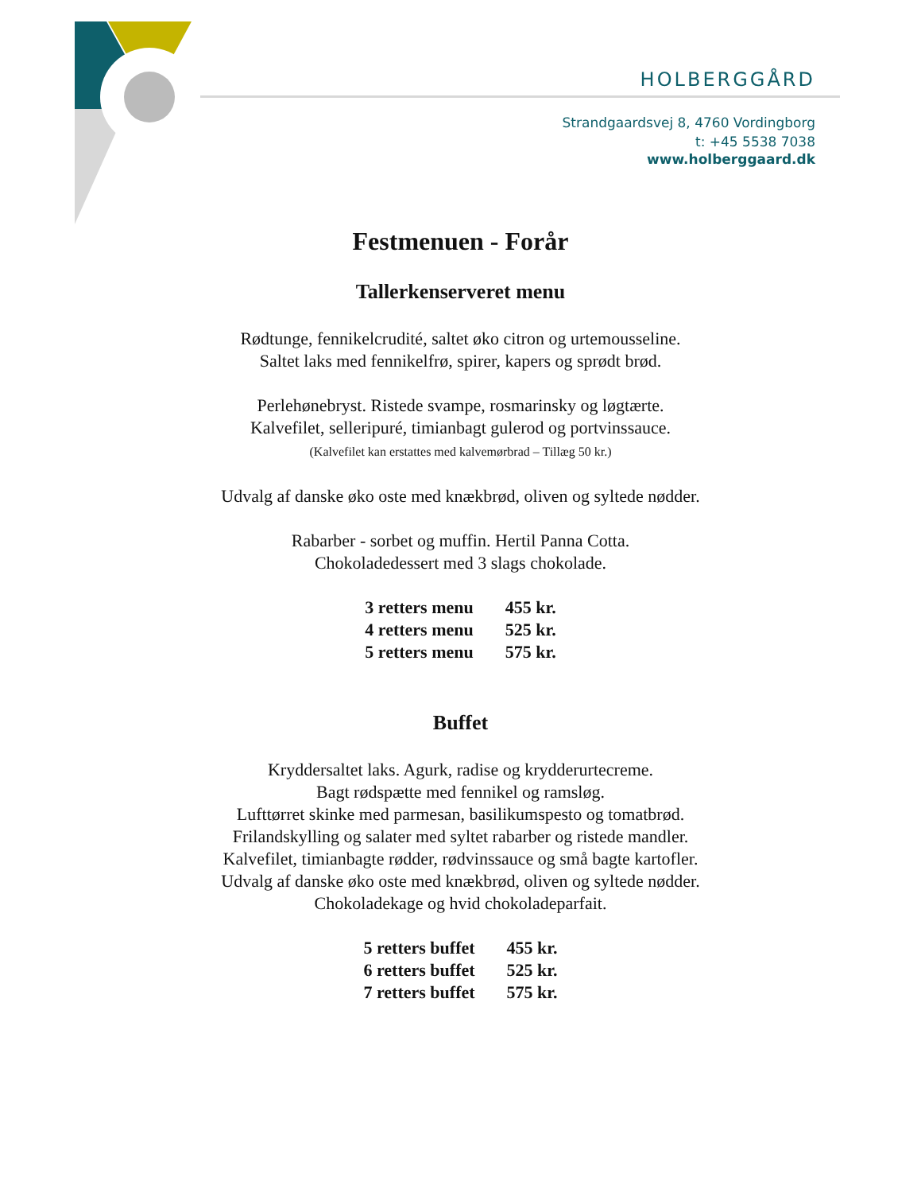HOLBERGGÅRD
Strandgaardsvej 8, 4760 Vordingborg
t: +45 5538 7038
www.holberggaard.dk
Festmenuen - Forår
Tallerkenserveret menu
Rødtunge, fennikelcrudité, saltet øko citron og urtemousseline.
Saltet laks med fennikelfrø, spirer, kapers og sprødt brød.
Perlehønebryst. Ristede svampe, rosmarinsky og løgtærte.
Kalvefilet, selleripuré, timianbagt gulerod og portvinssauce.
(Kalvefilet kan erstattes med kalvemørbrad – Tillæg 50 kr.)
Udvalg af danske øko oste med knækbrød, oliven og syltede nødder.
Rabarber - sorbet og muffin. Hertil Panna Cotta.
Chokoladedessert med 3 slags chokolade.
| 3 retters menu | 455 kr. |
| 4 retters menu | 525 kr. |
| 5 retters menu | 575 kr. |
Buffet
Kryddersaltet laks. Agurk, radise og krydderurtecreme.
Bagt rødspætte med fennikel og ramsløg.
Lufttørret skinke med parmesan, basilikumspesto og tomatbrød.
Frilandskylling og salater med syltet rabarber og ristede mandler.
Kalvefilet, timianbagte rødder, rødvinssauce og små bagte kartofler.
Udvalg af danske øko oste med knækbrød, oliven og syltede nødder.
Chokoladekage og hvid chokoladeparfait.
| 5 retters buffet | 455 kr. |
| 6 retters buffet | 525 kr. |
| 7 retters buffet | 575 kr. |